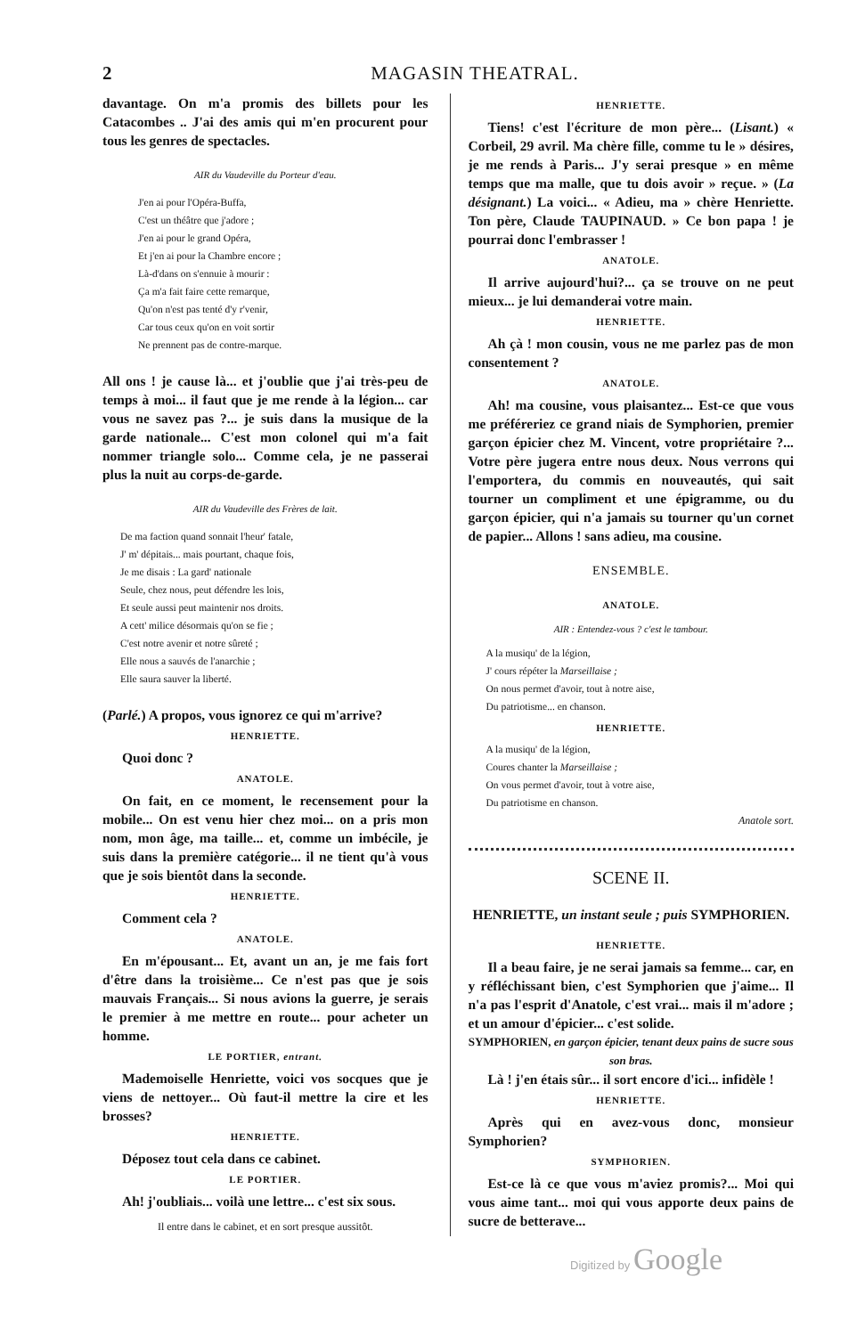2 MAGASIN THEATRAL.
davantage. On m'a promis des billets pour les Catacombes .. J'ai des amis qui m'en procurent pour tous les genres de spectacles.
AIR du Vaudeville du Porteur d'eau.
J'en ai pour l'Opéra-Buffa,
C'est un théâtre que j'adore ;
J'en ai pour le grand Opéra,
Et j'en ai pour la Chambre encore ;
Là-d'dans on s'ennuie à mourir :
Ça m'a fait faire cette remarque,
Qu'on n'est pas tenté d'y r'venir,
Car tous ceux qu'on en voit sortir
Ne prennent pas de contre-marque.
All ons ! je cause là... et j'oublie que j'ai très-peu de temps à moi... il faut que je me rende à la légion... car vous ne savez pas ?... je suis dans la musique de la garde nationale... C'est mon colonel qui m'a fait nommer triangle solo... Comme cela, je ne passerai plus la nuit au corps-de-garde.
AIR du Vaudeville des Frères de lait.
De ma faction quand sonnait l'heur' fatale,
J' m' dépitais... mais pourtant, chaque fois,
Je me disais : La gard' nationale
Seule, chez nous, peut défendre les lois,
Et seule aussi peut maintenir nos droits.
A cett' milice désormais qu'on se fie ;
C'est notre avenir et notre sûreté ;
Elle nous a sauvés de l'anarchie ;
Elle saura sauver la liberté.
(Parlé.) A propos, vous ignorez ce qui m'arrive?
HENRIETTE.
Quoi donc ?
ANATOLE.
On fait, en ce moment, le recensement pour la mobile... On est venu hier chez moi... on a pris mon nom, mon âge, ma taille... et, comme un imbécile, je suis dans la première catégorie... il ne tient qu'à vous que je sois bientôt dans la seconde.
HENRIETTE.
Comment cela ?
ANATOLE.
En m'épousant... Et, avant un an, je me fais fort d'être dans la troisième... Ce n'est pas que je sois mauvais Français... Si nous avions la guerre, je serais le premier à me mettre en route... pour acheter un homme.
LE PORTIER, entrant.
Mademoiselle Henriette, voici vos socques que je viens de nettoyer... Où faut-il mettre la cire et les brosses?
HENRIETTE.
Déposez tout cela dans ce cabinet.
LE PORTIER.
Ah! j'oubliais... voilà une lettre... c'est six sous.
Il entre dans le cabinet, et en sort presque aussitôt.
HENRIETTE.
Tiens! c'est l'écriture de mon père... (Lisant.) « Corbeil, 29 avril. Ma chère fille, comme tu le » désires, je me rends à Paris... J'y serai presque » en même temps que ma malle, que tu dois avoir » reçue. » (La désignant.) La voici... « Adieu, ma » chère Henriette. Ton père, Claude TAUPINAUD. » Ce bon papa ! je pourrai donc l'embrasser !
ANATOLE.
Il arrive aujourd'hui?... ça se trouve on ne peut mieux... je lui demanderai votre main.
HENRIETTE.
Ah çà ! mon cousin, vous ne me parlez pas de mon consentement ?
ANATOLE.
Ah! ma cousine, vous plaisantez... Est-ce que vous me préféreriez ce grand niais de Symphorien, premier garçon épicier chez M. Vincent, votre propriétaire ?... Votre père jugera entre nous deux. Nous verrons qui l'emportera, du commis en nouveautés, qui sait tourner un compliment et une épigramme, ou du garçon épicier, qui n'a jamais su tourner qu'un cornet de papier... Allons ! sans adieu, ma cousine.
ENSEMBLE.
ANATOLE.
AIR : Entendez-vous ? c'est le tambour.
A la musiqu' de la légion,
J' cours répéter la Marseillaise ;
On nous permet d'avoir, tout à notre aise,
Du patriotisme... en chanson.
HENRIETTE.
A la musiqu' de la légion,
Coures chanter la Marseillaise ;
On vous permet d'avoir, tout à votre aise,
Du patriotisme en chanson.
Anatole sort.
SCENE II.
HENRIETTE, un instant seule ; puis SYMPHORIEN.
HENRIETTE.
Il a beau faire, je ne serai jamais sa femme... car, en y réfléchissant bien, c'est Symphorien que j'aime... Il n'a pas l'esprit d'Anatole, c'est vrai... mais il m'adore ; et un amour d'épicier... c'est solide.
SYMPHORIEN, en garçon épicier, tenant deux pains de sucre sous son bras.
Là ! j'en étais sûr... il sort encore d'ici... infidèle !
HENRIETTE.
Après qui en avez-vous donc, monsieur Symphorien?
SYMPHORIEN.
Est-ce là ce que vous m'aviez promis?... Moi qui vous aime tant... moi qui vous apporte deux pains de sucre de betterave...
Digitized by Google